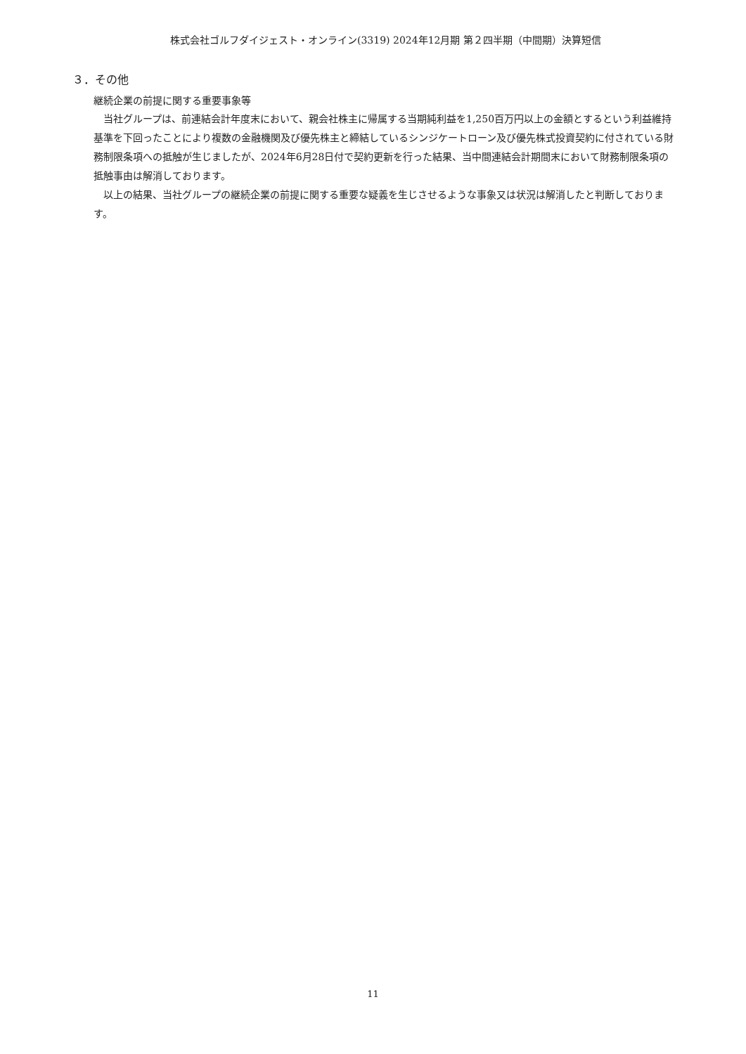株式会社ゴルフダイジェスト・オンライン(3319) 2024年12月期 第２四半期（中間期）決算短信
３．その他
継続企業の前提に関する重要事象等
当社グループは、前連結会計年度末において、親会社株主に帰属する当期純利益を1,250百万円以上の金額とするという利益維持基準を下回ったことにより複数の金融機関及び優先株主と締結しているシンジケートローン及び優先株式投資契約に付されている財務制限条項への抵触が生じましたが、2024年6月28日付で契約更新を行った結果、当中間連結会計期間末において財務制限条項の抵触事由は解消しております。
以上の結果、当社グループの継続企業の前提に関する重要な疑義を生じさせるような事象又は状況は解消したと判断しております。
11